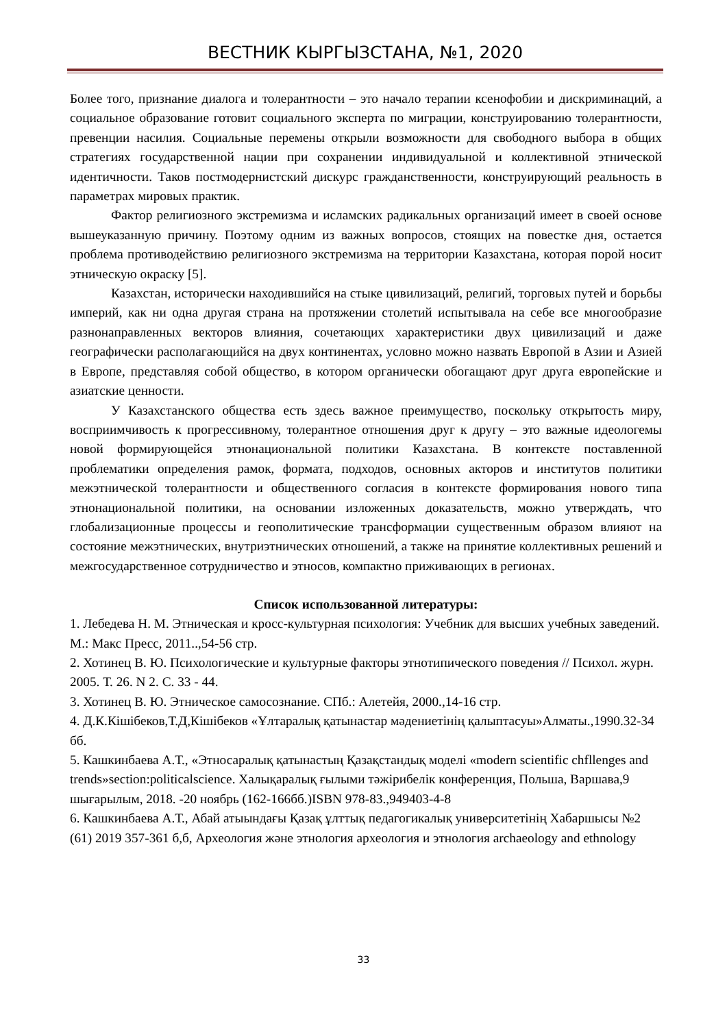ВЕСТНИК КЫРГЫЗСТАНА, №1, 2020
Более того, признание диалога и толерантности – это начало терапии ксенофобии и дискриминаций, а социальное образование готовит социального эксперта по миграции, конструированию толерантности, превенции насилия. Социальные перемены открыли возможности для свободного выбора в общих стратегиях государственной нации при сохранении индивидуальной и коллективной этнической идентичности. Таков постмодернистский дискурс гражданственности, конструирующий реальность в параметрах мировых практик.
Фактор религиозного экстремизма и исламских радикальных организаций имеет в своей основе вышеуказанную причину. Поэтому одним из важных вопросов, стоящих на повестке дня, остается проблема противодействию религиозного экстремизма на территории Казахстана, которая порой носит этническую окраску [5].
Казахстан, исторически находившийся на стыке цивилизаций, религий, торговых путей и борьбы империй, как ни одна другая страна на протяжении столетий испытывала на себе все многообразие разнонаправленных векторов влияния, сочетающих характеристики двух цивилизаций и даже географически располагающийся на двух континентах, условно можно назвать Европой в Азии и Азией в Европе, представляя собой общество, в котором органически обогащают друг друга европейские и азиатские ценности.
У Казахстанского общества есть здесь важное преимущество, поскольку открытость миру, восприимчивость к прогрессивному, толерантное отношения друг к другу – это важные идеологемы новой формирующейся этнонациональной политики Казахстана. В контексте поставленной проблематики определения рамок, формата, подходов, основных акторов и институтов политики межэтнической толерантности и общественного согласия в контексте формирования нового типа этнонациональной политики, на основании изложенных доказательств, можно утверждать, что глобализационные процессы и геополитические трансформации существенным образом влияют на состояние межэтнических, внутриэтнических отношений, а также на принятие коллективных решений и межгосударственное сотрудничество и этносов, компактно приживающих в регионах.
Список использованной литературы:
1. Лебедева Н. М. Этническая и кросс-культурная психология: Учебник для высших учебных заведений. М.: Макс Пресс, 2011..,54-56 стр.
2. Хотинец В. Ю. Психологические и культурные факторы этнотипического поведения // Психол. журн. 2005. Т. 26. N 2. С. 33 - 44.
3. Хотинец В. Ю. Этническое самосознание. СПб.: Алетейя, 2000.,14-16 стр.
4. Д.К.Кішібеков,Т.Д,Кішібеков «Ұлтаралық қатынастар мәдениетінің қалыптасуы»Алматы.,1990.32-34 бб.
5. Кашкинбаева А.Т., «Этносаралық қатынастың Қазақстандық моделі «modern scientific chfllenges and trends»section:politicalscience. Халықаралық ғылыми тәжірибелік конференция, Польша, Варшава,9 шығарылым, 2018. -20 ноябрь (162-166бб.)ISBN 978-83.,949403-4-8
6. Кашкинбаева А.Т., Абай атыындағы Қазақ ұлттық педагогикалық университетінің Хабаршысы №2 (61) 2019 357-361 б,б, Археология және этнология археология и этнология archaeology and ethnology
33